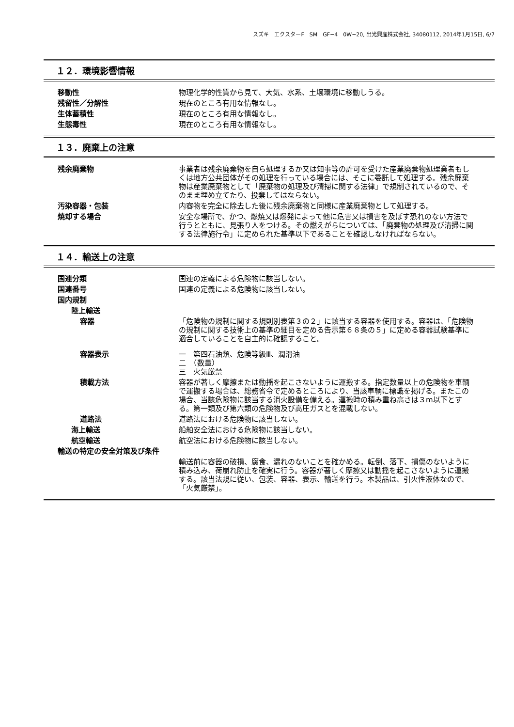スズキ　エクスターF　SM　GF−4　0W−20, 出光興産株式会社, 34080112, 2014年1月15日, 6/7
１２．環境影響情報
移動性 物理化学的性質から見て、大気、水系、土壌環境に移動しうる。
残留性／分解性 現在のところ有用な情報なし。
生体蓄積性 現在のところ有用な情報なし。
生態毒性 現在のところ有用な情報なし。
１３．廃棄上の注意
残余廃棄物 事業者は残余廃棄物を自ら処理するか又は知事等の許可を受けた産業廃棄物処理業者もしくは地方公共団体がその処理を行っている場合には、そこに委託して処理する。残余廃棄物は産業廃棄物として「廃棄物の処理及び清掃に関する法律」で規制されているので、そのまま埋め立てたり、投棄してはならない。
汚染容器・包装 内容物を完全に除去した後に残余廃棄物と同様に産業廃棄物として処理する。
焼却する場合 安全な場所で、かつ、燃焼又は爆発によって他に危害又は損害を及ぼす恐れのない方法で行うとともに、見張り人をつける。その燃えがらについては、「廃棄物の処理及び清掃に関する法律施行令」に定められた基準以下であることを確認しなければならない。
１４．輸送上の注意
国連分類 国連の定義による危険物に該当しない。
国連番号 国連の定義による危険物に該当しない。
国内規制
陸上輸送
容器 「危険物の規制に関する規則別表第３の２」に該当する容器を使用する。容器は、「危険物の規制に関する技術上の基準の細目を定める告示第６８条の５」に定める容器試験基準に適合していることを自主的に確認すること。
容器表示 一　第四石油類、危険等級Ⅲ、潤滑油
二　（数量）
三　火気厳禁
積載方法 容器が著しく摩擦または動揺を起こさないように運搬する。指定数量以上の危険物を車輌で運搬する場合は、総務省令で定めるところにより、当該車輌に標識を掲げる。またこの場合、当該危険物に該当する消火設備を備える。運搬時の積み重ね高さは３m以下とする。第一類及び第六類の危険物及び高圧ガスとを混載しない。
道路法 道路法における危険物に該当しない。
海上輸送 船舶安全法における危険物に該当しない。
航空輸送 航空法における危険物に該当しない。
輸送の特定の安全対策及び条件
輸送前に容器の破損、腐食、漏れのないことを確かめる。転倒、落下、損傷のないように積み込み、荷崩れ防止を確実に行う。容器が著しく摩擦又は動揺を起こさないように運搬する。該当法規に従い、包装、容器、表示、輸送を行う。本製品は、引火性液体なので、「火気厳禁」。